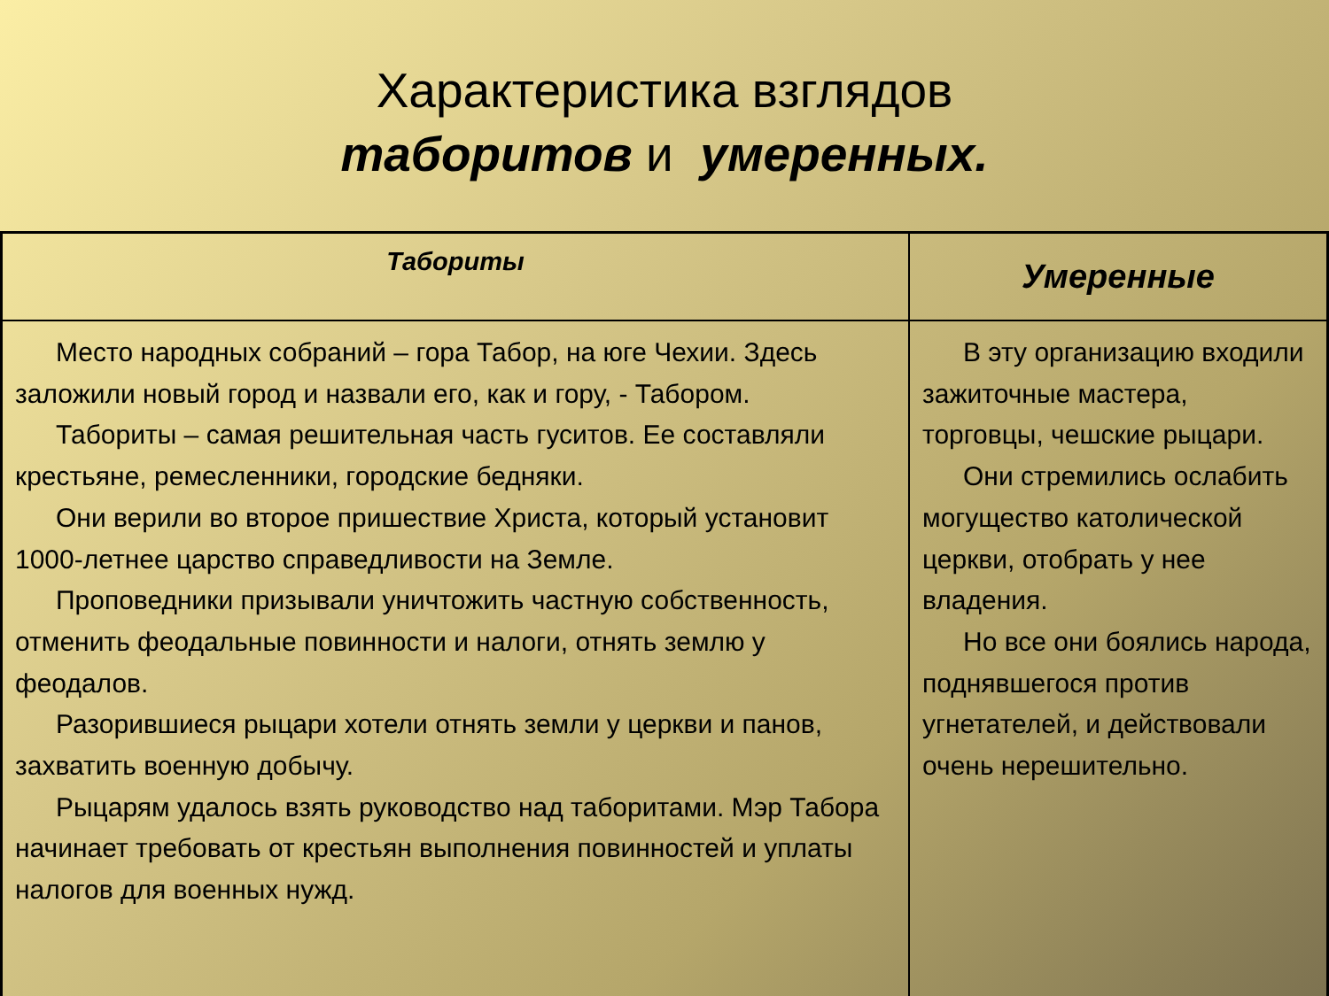Характеристика взглядов
таборитов и умеренных.
| Табориты | Умеренные |
| --- | --- |
| Место народных собраний – гора Табор, на юге Чехии. Здесь заложили новый город и назвали его, как и гору, - Табором. Табориты – самая решительная часть гуситов. Ее составляли крестьяне, ремесленники, городские бедняки. Они верили во второе пришествие Христа, который установит 1000-летнее царство справедливости на Земле. Проповедники призывали уничтожить частную собственность, отменить феодальные повинности и налоги, отнять землю у феодалов. Разорившиеся рыцари хотели отнять земли у церкви и панов, захватить военную добычу. Рыцарям удалось взять руководство над таборитами. Мэр Табора начинает требовать от крестьян выполнения повинностей и уплаты налогов для военных нужд. | В эту организацию входили зажиточные мастера, торговцы, чешские рыцари. Они стремились ослабить могущество католической церкви, отобрать у нее владения. Но все они боялись народа, поднявшегося против угнетателей, и действовали очень нерешительно. |